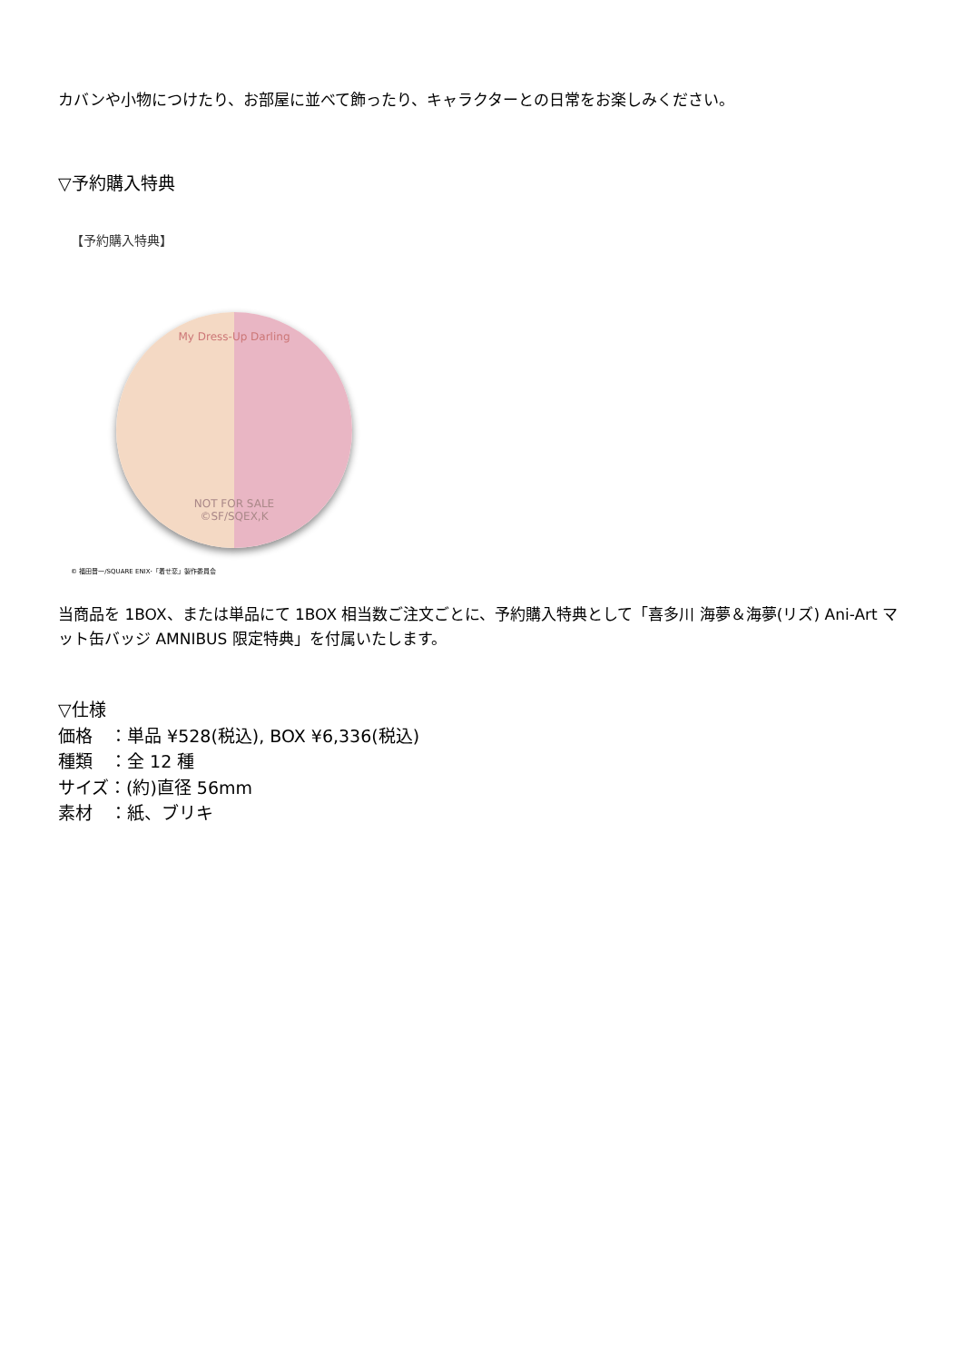カバンや小物につけたり、お部屋に並べて飾ったり、キャラクターとの日常をお楽しみください。
▽予約購入特典
【予約購入特典】
My Dress-Up Darling
NOT FOR SALE
©SF/SQEX,K
© 福田晋一/SQUARE ENIX･「着せ恋」製作委員会
当商品を 1BOX、または単品にて 1BOX 相当数ご注文ごとに、予約購入特典として「喜多川 海夢＆海夢(リズ) Ani-Art マット缶バッジ AMNIBUS 限定特典」を付属いたします。
▽仕様
価格　：単品 ¥528(税込), BOX ¥6,336(税込)
種類　：全 12 種
サイズ：(約)直径 56mm
素材　：紙、ブリキ